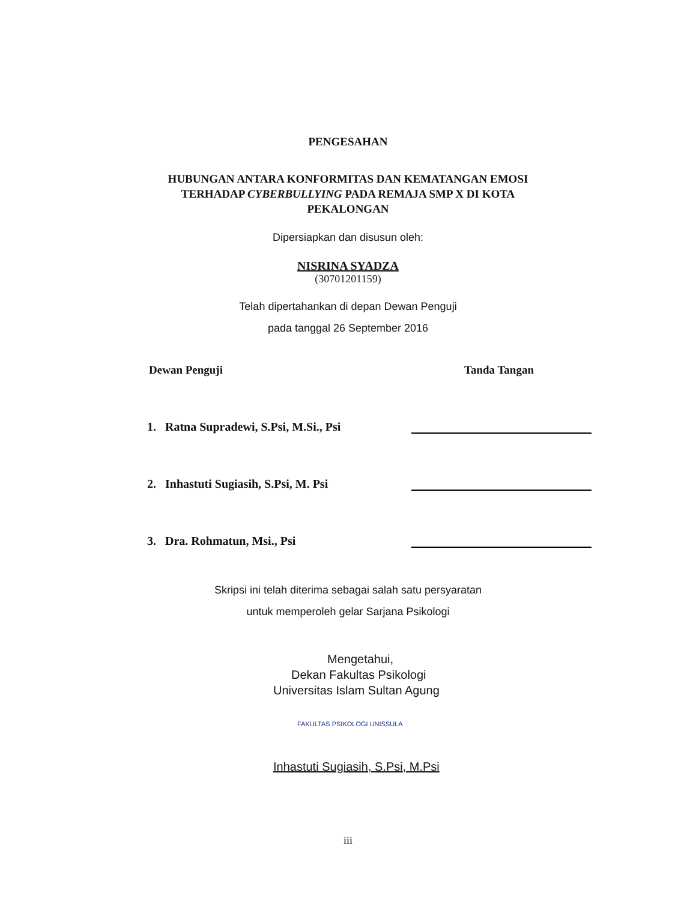PENGESAHAN
HUBUNGAN ANTARA KONFORMITAS DAN KEMATANGAN EMOSI
TERHADAP CYBERBULLYING PADA REMAJA SMP X DI KOTA
PEKALONGAN
Dipersiapkan dan disusun oleh:
NISRINA SYADZA
(30701201159)
Telah dipertahankan di depan Dewan Penguji
pada tanggal 26 September 2016
Dewan Penguji Tanda Tangan
1. Ratna Supradewi, S.Psi, M.Si., Psi
2. Inhastuti Sugiasih, S.Psi, M. Psi
3. Dra. Rohmatun, Msi., Psi
Skripsi ini telah diterima sebagai salah satu persyaratan
untuk memperoleh gelar Sarjana Psikologi
Mengetahui,
Dekan Fakultas Psikologi
Universitas Islam Sultan Agung
FAKULTAS PSIKOLOGI UNISSULA
Inhastuti Sugiasih, S.Psi, M.Psi
iii